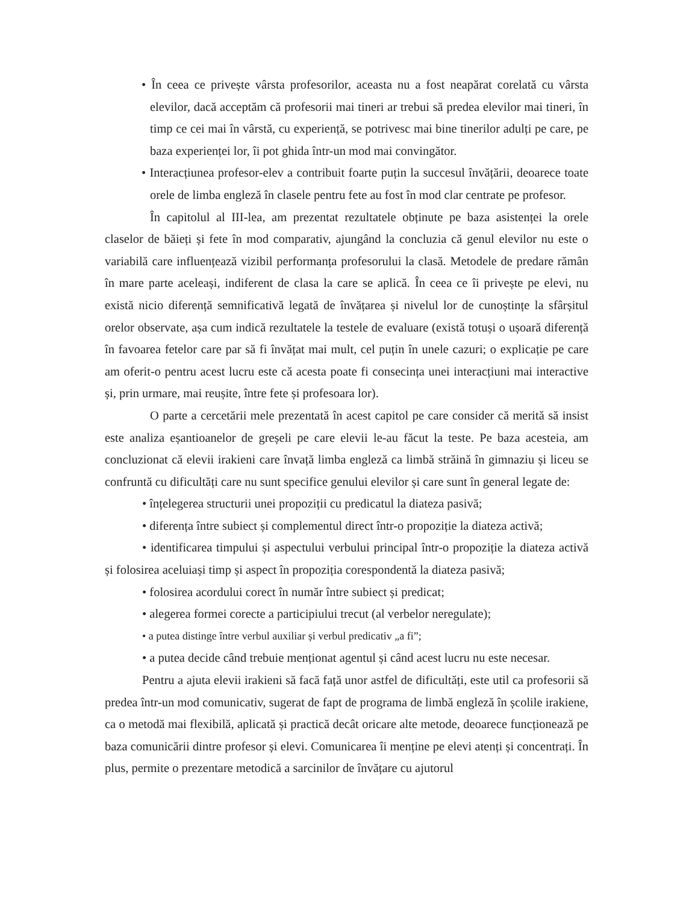• În ceea ce privește vârsta profesorilor, aceasta nu a fost neapărat corelată cu vârsta elevilor, dacă acceptăm că profesorii mai tineri ar trebui să predea elevilor mai tineri, în timp ce cei mai în vârstă, cu experiență, se potrivesc mai bine tinerilor adulți pe care, pe baza experienței lor, îi pot ghida într-un mod mai convingător.
• Interacțiunea profesor-elev a contribuit foarte puțin la succesul învățării, deoarece toate orele de limba engleză în clasele pentru fete au fost în mod clar centrate pe profesor.
În capitolul al III-lea, am prezentat rezultatele obținute pe baza asistenței la orele claselor de băieți și fete în mod comparativ, ajungând la concluzia că genul elevilor nu este o variabilă care influențează vizibil performanța profesorului la clasă. Metodele de predare rămân în mare parte aceleași, indiferent de clasa la care se aplică. În ceea ce îi privește pe elevi, nu există nicio diferență semnificativă legată de învățarea și nivelul lor de cunoștințe la sfârșitul orelor observate, așa cum indică rezultatele la testele de evaluare (există totuși o ușoară diferență în favoarea fetelor care par să fi învățat mai mult, cel puțin în unele cazuri; o explicație pe care am oferit-o pentru acest lucru este că acesta poate fi consecința unei interacțiuni mai interactive și, prin urmare, mai reușite, între fete și profesoara lor).
O parte a cercetării mele prezentată în acest capitol pe care consider că merită să insist este analiza eșantioanelor de greșeli pe care elevii le-au făcut la teste. Pe baza acesteia, am concluzionat că elevii irakieni care învață limba engleză ca limbă străină în gimnaziu și liceu se confruntă cu dificultăți care nu sunt specifice genului elevilor și care sunt în general legate de:
• înțelegerea structurii unei propoziții cu predicatul la diateza pasivă;
• diferența între subiect și complementul direct într-o propoziție la diateza activă;
• identificarea timpului și aspectului verbului principal într-o propoziție la diateza activă și folosirea aceluiași timp și aspect în propoziția corespondentă la diateza pasivă;
• folosirea acordului corect în număr între subiect și predicat;
• alegerea formei corecte a participiului trecut (al verbelor neregulate);
• a putea distinge între verbul auxiliar și verbul predicativ „a fi”;
• a putea decide când trebuie menționat agentul și când acest lucru nu este necesar.
Pentru a ajuta elevii irakieni să facă față unor astfel de dificultăți, este util ca profesorii să predea într-un mod comunicativ, sugerat de fapt de programa de limbă engleză în școlile irakiene, ca o metodă mai flexibilă, aplicată și practică decât oricare alte metode, deoarece funcționează pe baza comunicării dintre profesor și elevi. Comunicarea îi menține pe elevi atenți și concentrați. În plus, permite o prezentare metodică a sarcinilor de învățare cu ajutorul